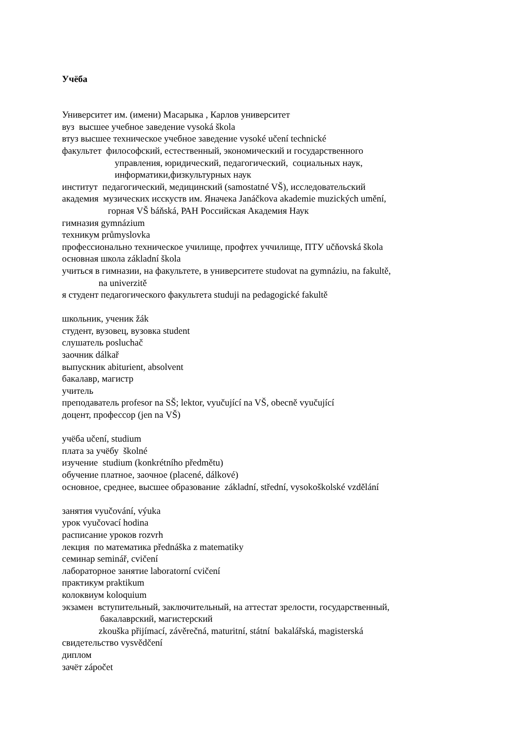Учёба
Университет им. (имени) Масарыка , Карлов университет
вуз высшее учебное заведение vysoká škola
втуз высшее техническое учебное заведение vysoké učení technické
факультет философский, естественный, экономический и государственного
управления, юридический, педагогический, социальных наук,
информатики,физкультурных наук
институт педагогический, медицинский (samostatné VŠ), исследовательский
академия музических исскуств им. Яначека Janáčkova akademie muzických umění,
горная VŠ báňská, РАН Российская Академия Наук
гимназия gymnázium
техникум průmyslovka
профессионально техническое училище, профтех уччилище, ПТУ učňovská škola
основная школа základní škola
учиться в гимназии, на факультете, в университете studovat na gymnáziu, na fakultě,
na univerzitě
я студент педагогического факультета studuji na pedagogické fakultě
школьник, ученик žák
студент, вузовец, вузовка student
слушатель posluchač
заочник dálkař
выпускник abiturient, absolvent
бакалавр, магистр
учитель
преподаватель profesor na SŠ; lektor, vyučující na VŠ, obecně vyučující
доцент, профессор (jen na VŠ)
учёба učení, studium
плата за учёбу školné
изучение studium (konkrétního předmětu)
обучение платное, заочное (placené, dálkové)
основное, среднее, высшее образование základní, střední, vysokoškolské vzdělání
занятия vyučování, výuka
урок vyučovací hodina
расписание уроков rozvrh
лекция по математика přednáška z matematiky
семинар seminář, cvičení
лабораторное занятие laboratorní cvičení
практикум praktikum
колоквиум koloquium
экзамен вступительный, заключительный, на аттестат зрелости, государственный,
бакалаврский, магистерский
zkouška přijímací, závěrečná, maturitní, státní bakalářská, magisterská
свидетельство vysvědčení
диплом
зачёт zápočet